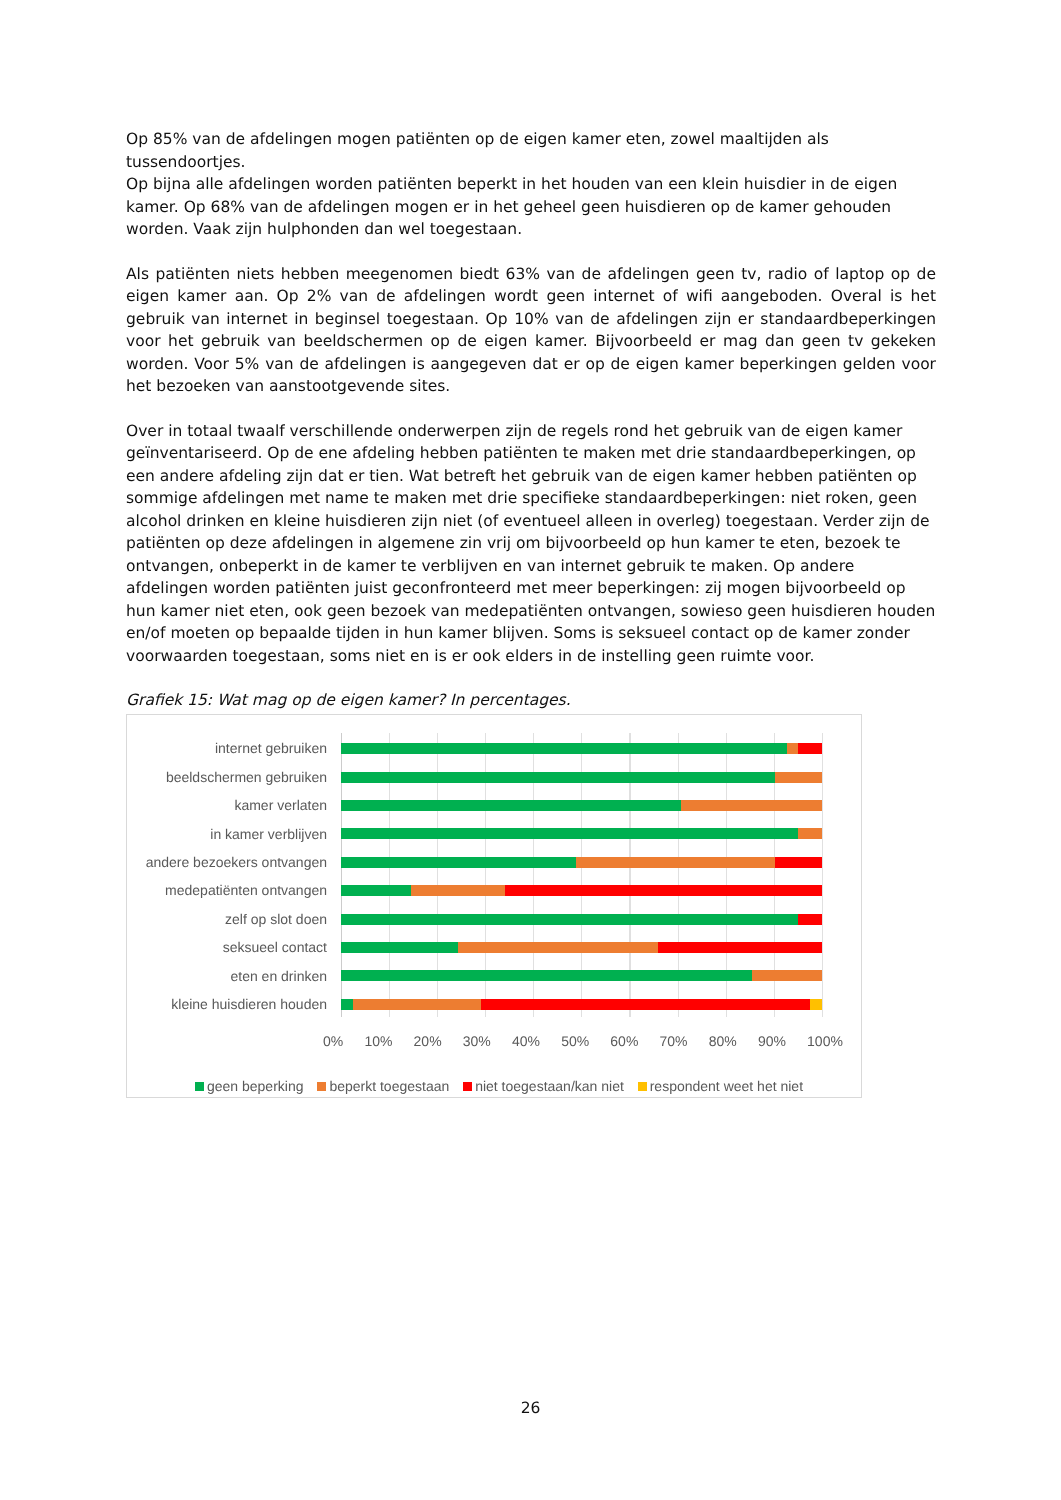Op 85% van de afdelingen mogen patiënten op de eigen kamer eten, zowel maaltijden als tussendoortjes.
Op bijna alle afdelingen worden patiënten beperkt in het houden van een klein huisdier in de eigen kamer. Op 68% van de afdelingen mogen er in het geheel geen huisdieren op de kamer gehouden worden. Vaak zijn hulphonden dan wel toegestaan.
Als patiënten niets hebben meegenomen biedt 63% van de afdelingen geen tv, radio of laptop op de eigen kamer aan. Op 2% van de afdelingen wordt geen internet of wifi aangeboden. Overal is het gebruik van internet in beginsel toegestaan. Op 10% van de afdelingen zijn er standaardbeperkingen voor het gebruik van beeldschermen op de eigen kamer. Bijvoorbeeld er mag dan geen tv gekeken worden. Voor 5% van de afdelingen is aangegeven dat er op de eigen kamer beperkingen gelden voor het bezoeken van aanstootgevende sites.
Over in totaal twaalf verschillende onderwerpen zijn de regels rond het gebruik van de eigen kamer geïnventariseerd. Op de ene afdeling hebben patiënten te maken met drie standaardbeperkingen, op een andere afdeling zijn dat er tien. Wat betreft het gebruik van de eigen kamer hebben patiënten op sommige afdelingen met name te maken met drie specifieke standaardbeperkingen: niet roken, geen alcohol drinken en kleine huisdieren zijn niet (of eventueel alleen in overleg) toegestaan. Verder zijn de patiënten op deze afdelingen in algemene zin vrij om bijvoorbeeld op hun kamer te eten, bezoek te ontvangen, onbeperkt in de kamer te verblijven en van internet gebruik te maken. Op andere afdelingen worden patiënten juist geconfronteerd met meer beperkingen: zij mogen bijvoorbeeld op hun kamer niet eten, ook geen bezoek van medepatiënten ontvangen, sowieso geen huisdieren houden en/of moeten op bepaalde tijden in hun kamer blijven. Soms is seksueel contact op de kamer zonder voorwaarden toegestaan, soms niet en is er ook elders in de instelling geen ruimte voor.
Grafiek 15: Wat mag op de eigen kamer? In percentages.
internet gebruiken
beeldschermen gebruiken
kamer verlaten
in kamer verblijven
andere bezoekers ontvangen
medepatiënten ontvangen
zelf op slot doen
seksueel contact
eten en drinken
kleine huisdieren houden
0% 10% 20% 30% 40% 50% 60% 70% 80% 90% 100%
geen beperking beperkt toegestaan niet toegestaan/kan niet respondent weet het niet
26